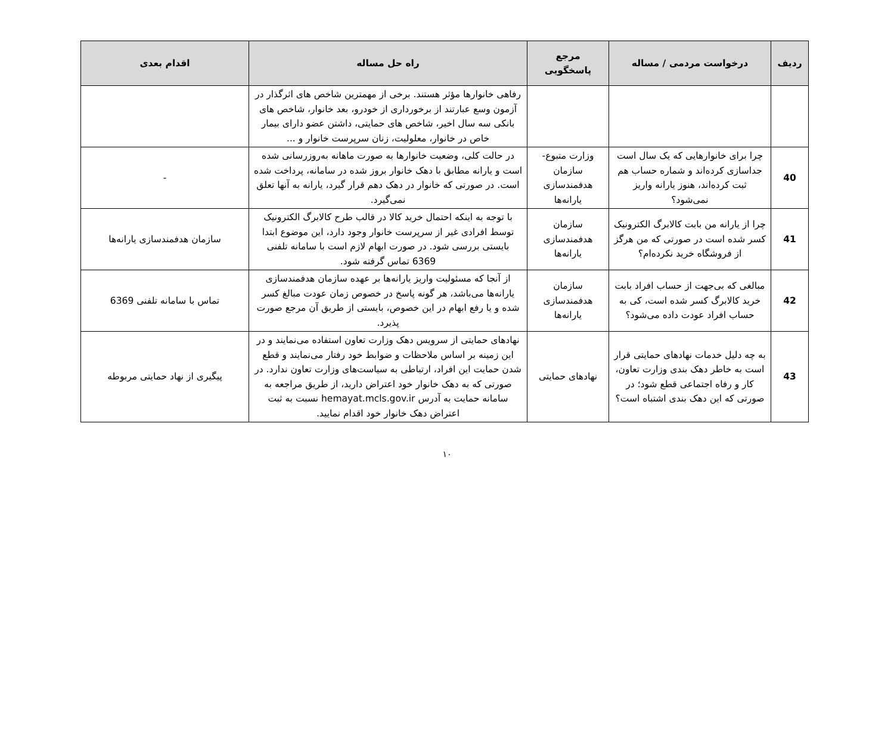| ردیف | درخواست مردمی / مساله | مرجع پاسخگویی | راه حل مساله | اقدام بعدی |
| --- | --- | --- | --- | --- |
| | | | رفاهی خانوارها مؤثر هستند. برخی از مهمترین شاخص های اثرگذار در آزمون وسع عبارتند از برخورداری از خودرو، بعد خانوار، شاخص های بانکی سه سال اخیر، شاخص های حمایتی، داشتن عضو دارای بیمار خاص در خانوار، معلولیت، زنان سرپرست خانوار و ... | |
| 40 | چرا برای خانوارهایی که یک سال است جداسازی کرده‌اند و شماره حساب هم ثبت کرده‌اند، هنوز یارانه واریز نمی‌شود؟ | وزارت متبوع- سازمان هدفمندسازی یارانه‌ها | در حالت کلی، وضعیت خانوارها به صورت ماهانه به‌روزرسانی شده است و یارانه مطابق با دهک خانوار بروز شده در سامانه، پرداخت شده است. در صورتی که خانوار در دهک دهم قرار گیرد، یارانه به آنها تعلق نمی‌گیرد. | - |
| 41 | چرا از یارانه من بابت کالابرگ الکترونیک کسر شده است در صورتی که من هرگز از فروشگاه خرید نکرده‌ام؟ | سازمان هدفمندسازی یارانه‌ها | با توجه به اینکه احتمال خرید کالا در قالب طرح کالابرگ الکترونیک توسط افرادی غیر از سرپرست خانوار وجود دارد، این موضوع ابتدا بایستی بررسی شود. در صورت ابهام لازم است با سامانه تلفنی 6369 تماس گرفته شود. | سازمان هدفمندسازی یارانه‌ها |
| 42 | مبالغی که بی‌جهت از حساب افراد بابت خرید کالابرگ کسر شده است، کی به حساب افراد عودت داده می‌شود؟ | سازمان هدفمندسازی یارانه‌ها | از آنجا که مسئولیت واریز یارانه‌ها بر عهده سازمان هدفمندسازی یارانه‌ها می‌باشد، هر گونه پاسخ در خصوص زمان عودت مبالغ کسر شده و یا رفع ابهام در این خصوص، بایستی از طریق آن مرجع صورت پذیرد. | تماس با سامانه تلفنی 6369 |
| 43 | به چه دلیل خدمات نهادهای حمایتی قرار است به خاطر دهک بندی وزارت تعاون، کار و رفاه اجتماعی قطع شود؛ در صورتی که این دهک بندی اشتباه است؟ | نهادهای حمایتی | نهادهای حمایتی از سرویس دهک وزارت تعاون استفاده می‌نمایند و در این زمینه بر اساس ملاحظات و ضوابط خود رفتار می‌نمایند و قطع شدن حمایت این افراد، ارتباطی به سیاست‌های وزارت تعاون ندارد. در صورتی که به دهک خانوار خود اعتراض دارید، از طریق مراجعه به سامانه حمایت به آدرس hemayat.mcls.gov.ir نسبت به ثبت اعتراض دهک خانوار خود اقدام نمایید. | پیگیری از نهاد حمایتی مربوطه |
۱۰